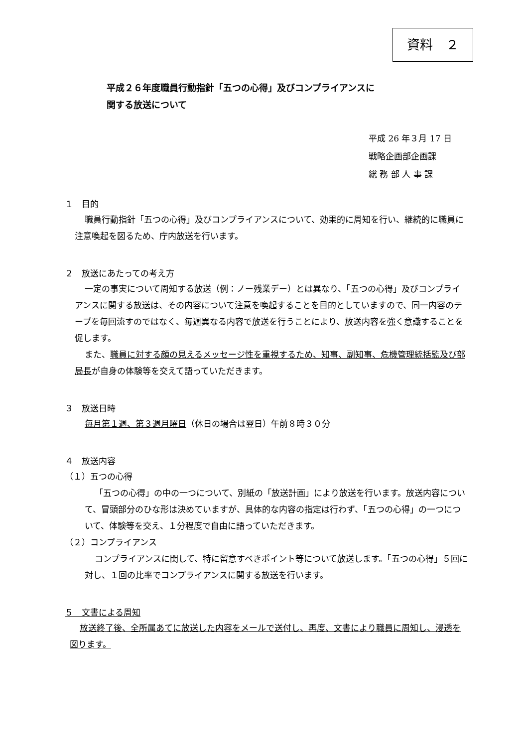資料　２
平成２６年度職員行動指針「五つの心得」及びコンプライアンスに
関する放送について
平成 26 年３月 17 日
戦略企画部企画課
総 務 部 人 事 課
１　目的
職員行動指針「五つの心得」及びコンプライアンスについて、効果的に周知を行い、継続的に職員に注意喚起を図るため、庁内放送を行います。
２　放送にあたっての考え方
一定の事実について周知する放送（例：ノー残業デー）とは異なり、「五つの心得」及びコンプライアンスに関する放送は、その内容について注意を喚起することを目的としていますので、同一内容のテープを毎回流すのではなく、毎週異なる内容で放送を行うことにより、放送内容を強く意識することを促します。
また、職員に対する顔の見えるメッセージ性を重視するため、知事、副知事、危機管理統括監及び部局長が自身の体験等を交えて語っていただきます。
３　放送日時
毎月第１週、第３週月曜日（休日の場合は翌日）午前８時３０分
４　放送内容
（１）五つの心得
「五つの心得」の中の一つについて、別紙の「放送計画」により放送を行います。放送内容について、冒頭部分のひな形は決めていますが、具体的な内容の指定は行わず、「五つの心得」の一つについて、体験等を交え、１分程度で自由に語っていただきます。
（２）コンプライアンス
コンプライアンスに関して、特に留意すべきポイント等について放送します。「五つの心得」５回に対し、１回の比率でコンプライアンスに関する放送を行います。
５　文書による周知
放送終了後、全所属あてに放送した内容をメールで送付し、再度、文書により職員に周知し、浸透を図ります。